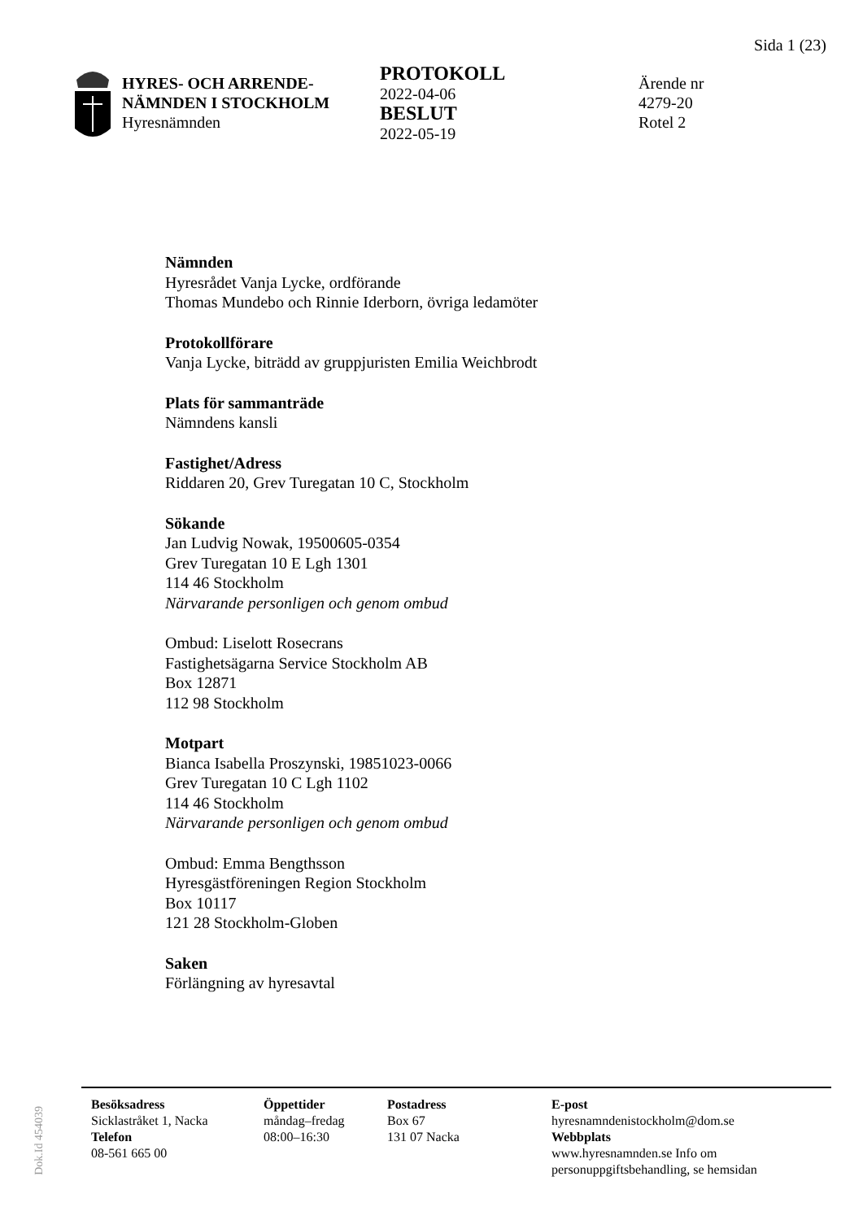Sida 1 (23)
HYRES- OCH ARRENDE-
NÄMNDEN I STOCKHOLM
Hyresnämnden
PROTOKOLL
2022-04-06
BESLUT
2022-05-19
Ärende nr
4279-20
Rotel 2
Nämnden
Hyresrådet Vanja Lycke, ordförande
Thomas Mundebo och Rinnie Iderborn, övriga ledamöter
Protokollförare
Vanja Lycke, biträdd av gruppjuristen Emilia Weichbrodt
Plats för sammanträde
Nämndens kansli
Fastighet/Adress
Riddaren 20, Grev Turegatan 10 C, Stockholm
Sökande
Jan Ludvig Nowak, 19500605-0354
Grev Turegatan 10 E Lgh 1301
114 46 Stockholm
Närvarande personligen och genom ombud
Ombud: Liselott Rosecrans
Fastighetsägarna Service Stockholm AB
Box 12871
112 98 Stockholm
Motpart
Bianca Isabella Proszynski, 19851023-0066
Grev Turegatan 10 C Lgh 1102
114 46 Stockholm
Närvarande personligen och genom ombud
Ombud: Emma Bengthsson
Hyresgästföreningen Region Stockholm
Box 10117
121 28 Stockholm-Globen
Saken
Förlängning av hyresavtal
Dok.Id 454039
Besöksadress
Sicklastråket 1, Nacka
Telefon
08-561 665 00
Öppettider
måndag–fredag
08:00–16:30
Postadress
Box 67
131 07 Nacka
E-post
hyresnamndenistockholm@dom.se
Webbplats
www.hyresnamnden.se Info om
personuppgiftsbehandling, se hemsidan